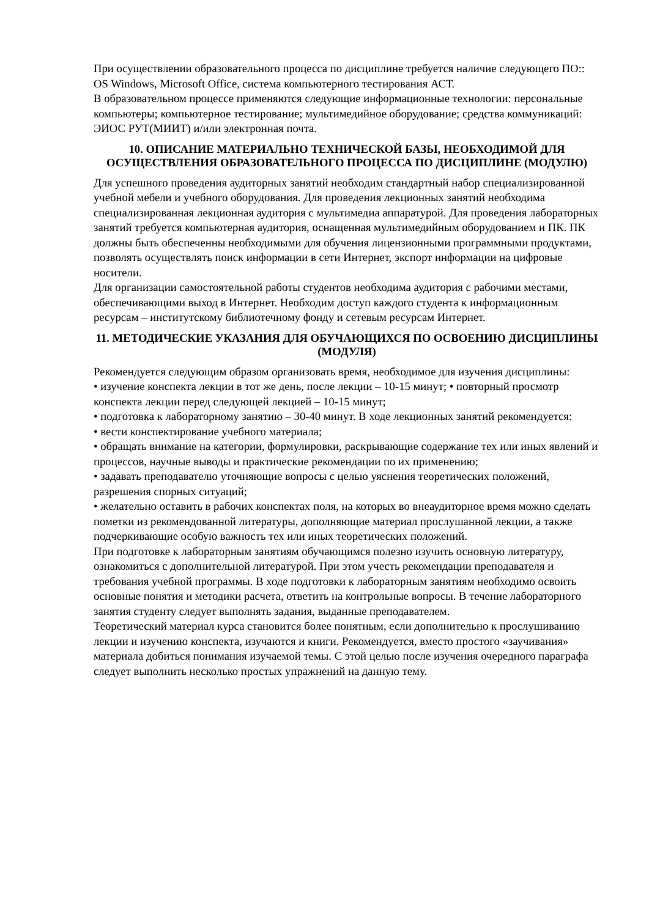При осуществлении образовательного процесса по дисциплине требуется наличие следующего ПО:: OS Windows, Microsoft Office, система компьютерного тестирования АСТ.
В образовательном процессе применяются следующие информационные технологии: персональные компьютеры; компьютерное тестирование; мультимедийное оборудование; средства коммуникаций: ЭИОС РУТ(МИИТ) и/или электронная почта.
10. ОПИСАНИЕ МАТЕРИАЛЬНО ТЕХНИЧЕСКОЙ БАЗЫ, НЕОБХОДИМОЙ ДЛЯ ОСУЩЕСТВЛЕНИЯ ОБРАЗОВАТЕЛЬНОГО ПРОЦЕССА ПО ДИСЦИПЛИНЕ (МОДУЛЮ)
Для успешного проведения аудиторных занятий необходим стандартный набор специализированной учебной мебели и учебного оборудования. Для проведения лекционных занятий необходима специализированная лекционная аудитория с мультимедиа аппаратурой. Для проведения лабораторных занятий требуется компьютерная аудитория, оснащенная мультимедийным оборудованием и ПК. ПК должны быть обеспеченны необходимыми для обучения лицензионными программными продуктами, позволять осуществлять поиск информации в сети Интернет, экспорт информации на цифровые носители.
Для организации самостоятельной работы студентов необходима аудитория с рабочими местами, обеспечивающими выход в Интернет. Необходим доступ каждого студента к информационным ресурсам – институтскому библиотечному фонду и сетевым ресурсам Интернет.
11. МЕТОДИЧЕСКИЕ УКАЗАНИЯ ДЛЯ ОБУЧАЮЩИХСЯ ПО ОСВОЕНИЮ ДИСЦИПЛИНЫ (МОДУЛЯ)
Рекомендуется следующим образом организовать время, необходимое для изучения дисциплины:
• изучение конспекта лекции в тот же день, после лекции – 10-15 минут; • повторный просмотр конспекта лекции перед следующей лекцией – 10-15 минут;
• подготовка к лабораторному занятию – 30-40 минут. В ходе лекционных занятий рекомендуется:
• вести конспектирование учебного материала;
• обращать внимание на категории, формулировки, раскрывающие содержание тех или иных явлений и процессов, научные выводы и практические рекомендации по их применению;
• задавать преподавателю уточняющие вопросы с целью уяснения теоретических положений, разрешения спорных ситуаций;
• желательно оставить в рабочих конспектах поля, на которых во внеаудиторное время можно сделать пометки из рекомендованной литературы, дополняющие материал прослушанной лекции, а также подчеркивающие особую важность тех или иных теоретических положений.
При подготовке к лабораторным занятиям обучающимся полезно изучить основную литературу, ознакомиться с дополнительной литературой. При этом учесть рекомендации преподавателя и требования учебной программы. В ходе подготовки к лабораторным занятиям необходимо освоить основные понятия и методики расчета, ответить на контрольные вопросы. В течение лабораторного занятия студенту следует выполнять задания, выданные преподавателем.
Теоретический материал курса становится более понятным, если дополнительно к прослушиванию лекции и изучению конспекта, изучаются и книги. Рекомендуется, вместо простого «заучивания» материала добиться понимания изучаемой темы. С этой целью после изучения очередного параграфа следует выполнить несколько простых упражнений на данную тему.